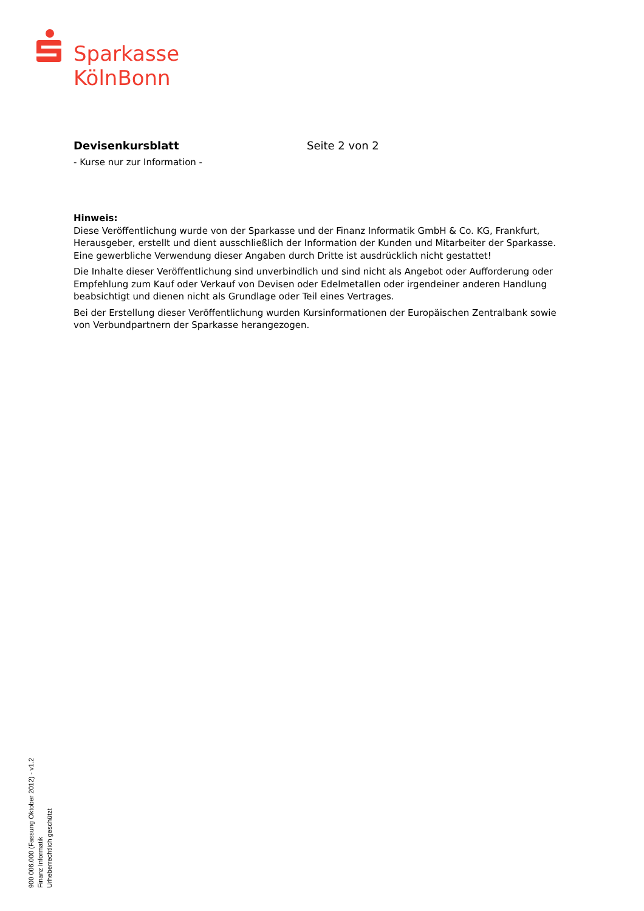Sparkasse
KölnBonn
Devisenkursblatt Seite 2 von 2
- Kurse nur zur Information -
Hinweis:
Diese Veröffentlichung wurde von der Sparkasse und der Finanz Informatik GmbH & Co. KG, Frankfurt, Herausgeber, erstellt und dient ausschließlich der Information der Kunden und Mitarbeiter der Sparkasse. Eine gewerbliche Verwendung dieser Angaben durch Dritte ist ausdrücklich nicht gestattet!
Die Inhalte dieser Veröffentlichung sind unverbindlich und sind nicht als Angebot oder Aufforderung oder Empfehlung zum Kauf oder Verkauf von Devisen oder Edelmetallen oder irgendeiner anderen Handlung beabsichtigt und dienen nicht als Grundlage oder Teil eines Vertrages.
Bei der Erstellung dieser Veröffentlichung wurden Kursinformationen der Europäischen Zentralbank sowie von Verbundpartnern der Sparkasse herangezogen.
900 006.000 (Fassung Oktober 2012) - v1.2
Finanz Informatik
Urheberrechtlich geschützt